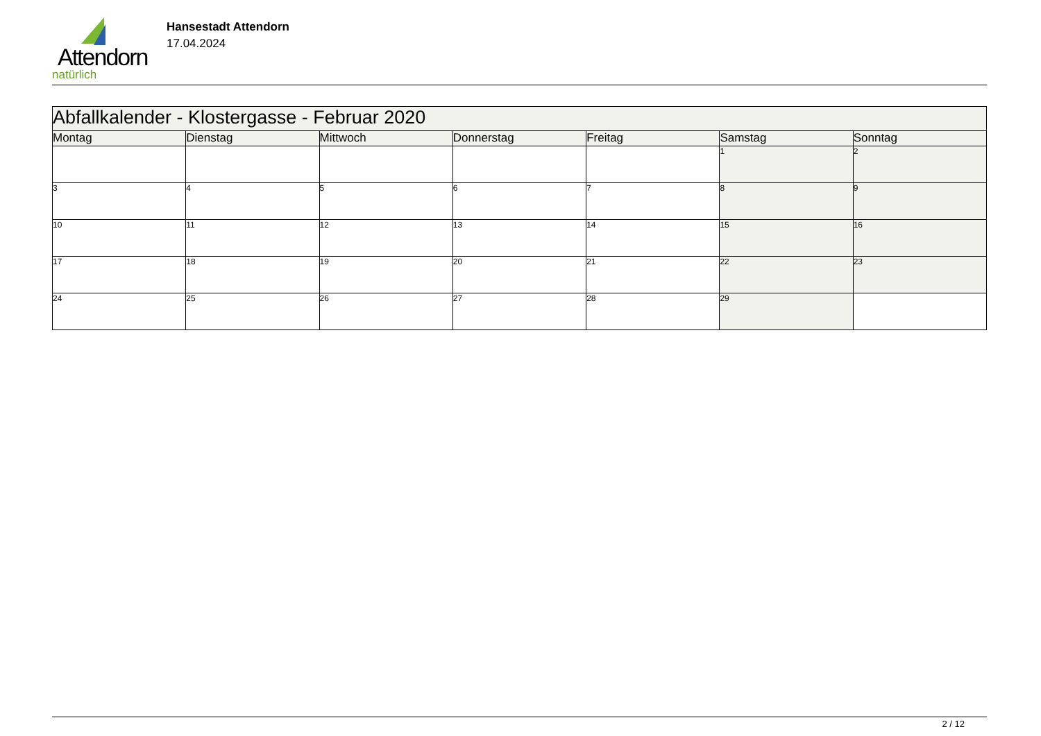Attendorn
natürlich
Hansestadt Attendorn
17.04.2024
| Abfallkalender - Klostergasse - Februar 2020 | | | | | | |
| Montag | Dienstag | Mittwoch | Donnerstag | Freitag | Samstag | Sonntag |
| | | | | | 1 | 2 |
| 3 | 4 | 5 | 6 | 7 | 8 | 9 |
| 10 | 11 | 12 | 13 | 14 | 15 | 16 |
| 17 | 18 | 19 | 20 | 21 | 22 | 23 |
| 24 | 25 | 26 | 27 | 28 | 29 | |
2 / 12